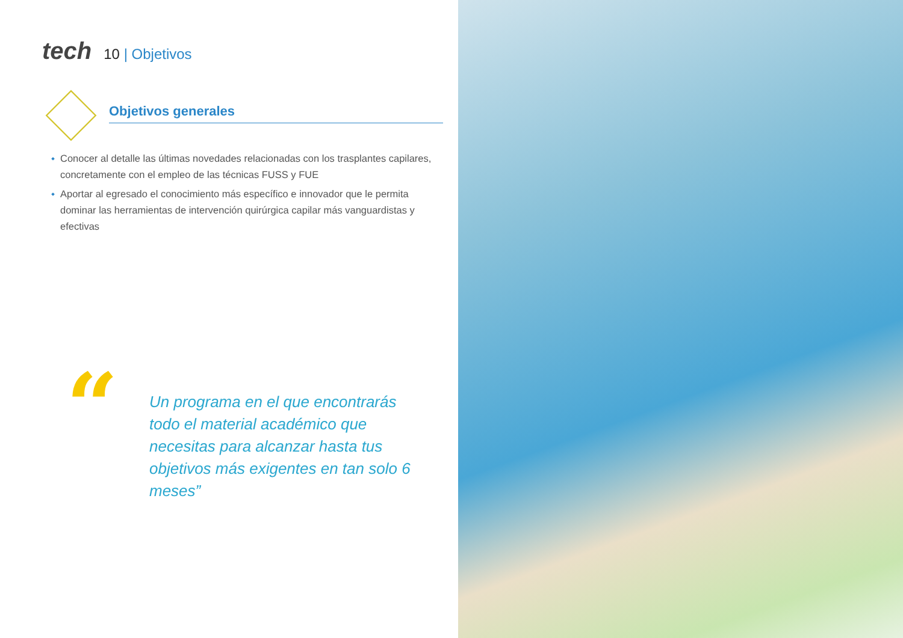tech
10 | Objetivos
Objetivos generales
Conocer al detalle las últimas novedades relacionadas con los trasplantes capilares, concretamente con el empleo de las técnicas FUSS y FUE
Aportar al egresado el conocimiento más específico e innovador que le permita dominar las herramientas de intervención quirúrgica capilar más vanguardistas y efectivas
“
Un programa en el que encontrarás todo el material académico que necesitas para alcanzar hasta tus objetivos más exigentes en tan solo 6 meses”